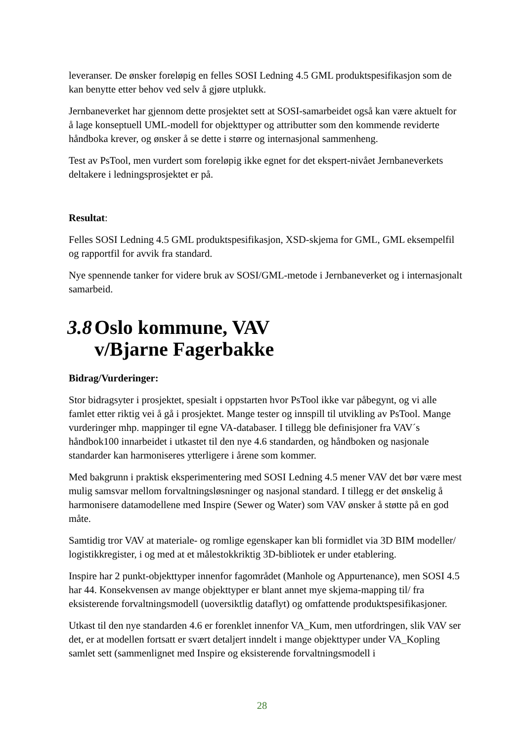leveranser. De ønsker foreløpig en felles SOSI Ledning 4.5 GML produktspesifikasjon som de kan benytte etter behov ved selv å gjøre utplukk.
Jernbaneverket har gjennom dette prosjektet sett at SOSI-samarbeidet også kan være aktuelt for å lage konseptuell UML-modell for objekttyper og attributter som den kommende reviderte håndboka krever, og ønsker å se dette i større og internasjonal sammenheng.
Test av PsTool, men vurdert som foreløpig ikke egnet for det ekspert-nivået Jernbaneverkets deltakere i ledningsprosjektet er på.
Resultat:
Felles SOSI Ledning 4.5 GML produktspesifikasjon, XSD-skjema for GML, GML eksempelfil og rapportfil for avvik fra standard.
Nye spennende tanker for videre bruk av SOSI/GML-metode i Jernbaneverket og i internasjonalt samarbeid.
3.8 Oslo kommune, VAV
v/Bjarne Fagerbakke
Bidrag/Vurderinger:
Stor bidragsyter i prosjektet, spesialt i oppstarten hvor PsTool ikke var påbegynt, og vi alle famlet etter riktig vei å gå i prosjektet. Mange tester og innspill til utvikling av PsTool. Mange vurderinger mhp. mappinger til egne VA-databaser. I tillegg ble definisjoner fra VAV´s håndbok100 innarbeidet i utkastet til den nye 4.6 standarden, og håndboken og nasjonale standarder kan harmoniseres ytterligere i årene som kommer.
Med bakgrunn i praktisk eksperimentering med SOSI Ledning 4.5 mener VAV det bør være mest mulig samsvar mellom forvaltningsløsninger og nasjonal standard. I tillegg er det ønskelig å harmonisere datamodellene med Inspire (Sewer og Water) som VAV ønsker å støtte på en god måte.
Samtidig tror VAV at materiale- og romlige egenskaper kan bli formidlet via 3D BIM modeller/ logistikkregister, i og med at et målestokkriktig 3D-bibliotek er under etablering.
Inspire har 2 punkt-objekttyper innenfor fagområdet (Manhole og Appurtenance), men SOSI 4.5 har 44. Konsekvensen av mange objekttyper er blant annet mye skjema-mapping til/ fra eksisterende forvaltningsmodell (uoversiktlig dataflyt) og omfattende produktspesifikasjoner.
Utkast til den nye standarden 4.6 er forenklet innenfor VA_Kum, men utfordringen, slik VAV ser det, er at modellen fortsatt er svært detaljert inndelt i mange objekttyper under VA_Kopling samlet sett (sammenlignet med Inspire og eksisterende forvaltningsmodell i
28